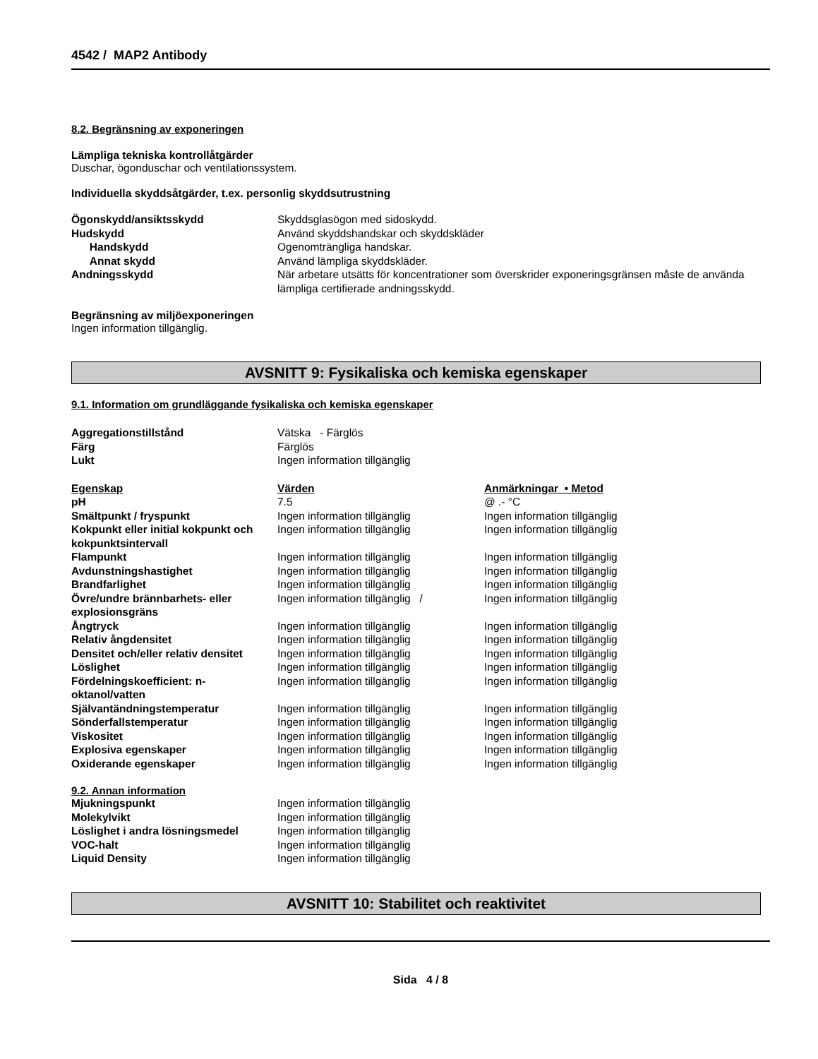4542 / MAP2 Antibody
8.2. Begränsning av exponeringen
Lämpliga tekniska kontrollåtgärder
Duschar, ögonduschar och ventilationssystem.
Individuella skyddsåtgärder, t.ex. personlig skyddsutrustning
| Ögonskydd/ansiktsskydd | Skyddsglasögon med sidoskydd. |
| Hudskydd | Använd skyddshandskar och skyddskläder |
| Handskydd | Ogenomträngliga handskar. |
| Annat skydd | Använd lämpliga skyddskläder. |
| Andningsskydd | När arbetare utsätts för koncentrationer som överskrider exponeringsgränsen måste de använda lämpliga certifierade andningsskydd. |
Begränsning av miljöexponeringen
Ingen information tillgänglig.
AVSNITT 9: Fysikaliska och kemiska egenskaper
9.1. Information om grundläggande fysikaliska och kemiska egenskaper
| Aggregationstillstånd | Vätska - Färglös |
| Färg | Färglös |
| Lukt | Ingen information tillgänglig |
| Egenskap | Värden | Anmärkningar • Metod |
| --- | --- | --- |
| pH | 7.5 | @ .- °C |
| Smältpunkt / fryspunkt | Ingen information tillgänglig | Ingen information tillgänglig |
| Kokpunkt eller initial kokpunkt och kokpunktsintervall | Ingen information tillgänglig | Ingen information tillgänglig |
| Flampunkt | Ingen information tillgänglig | Ingen information tillgänglig |
| Avdunstningshastighet | Ingen information tillgänglig | Ingen information tillgänglig |
| Brandfarlighet | Ingen information tillgänglig | Ingen information tillgänglig |
| Övre/undre brännbarhets- eller explosionsgräns | Ingen information tillgänglig / | Ingen information tillgänglig |
| Ångtryck | Ingen information tillgänglig | Ingen information tillgänglig |
| Relativ ångdensitet | Ingen information tillgänglig | Ingen information tillgänglig |
| Densitet och/eller relativ densitet | Ingen information tillgänglig | Ingen information tillgänglig |
| Löslighet | Ingen information tillgänglig | Ingen information tillgänglig |
| Fördelningskoefficient: n-oktanol/vatten | Ingen information tillgänglig | Ingen information tillgänglig |
| Självantändningstemperatur | Ingen information tillgänglig | Ingen information tillgänglig |
| Sönderfallstemperatur | Ingen information tillgänglig | Ingen information tillgänglig |
| Viskositet | Ingen information tillgänglig | Ingen information tillgänglig |
| Explosiva egenskaper | Ingen information tillgänglig | Ingen information tillgänglig |
| Oxiderande egenskaper | Ingen information tillgänglig | Ingen information tillgänglig |
9.2. Annan information
| Mjukningspunkt | Ingen information tillgänglig |
| Molekylvikt | Ingen information tillgänglig |
| Löslighet i andra lösningsmedel | Ingen information tillgänglig |
| VOC-halt | Ingen information tillgänglig |
| Liquid Density | Ingen information tillgänglig |
AVSNITT 10: Stabilitet och reaktivitet
Sida 4 / 8